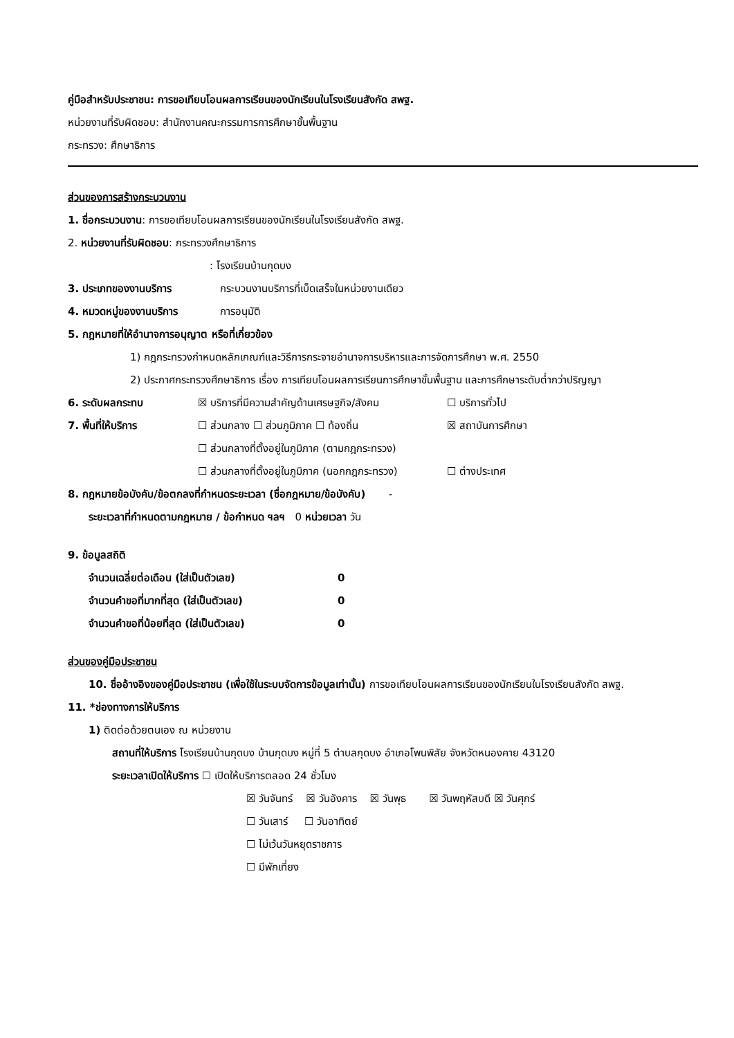คู่มือสำหรับประชาชน: การขอเทียบโอนผลการเรียนของนักเรียนในโรงเรียนสังกัด สพฐ.
หน่วยงานที่รับผิดชอบ: สำนักงานคณะกรรมการการศึกษาขั้นพื้นฐาน
กระทรวง: ศึกษาธิการ
ส่วนของการสร้างกระบวนงาน
1. ชื่อกระบวนงาน: การขอเทียบโอนผลการเรียนของนักเรียนในโรงเรียนสังกัด สพฐ.
2. หน่วยงานที่รับผิดชอบ: กระทรวงศึกษาธิการ
: โรงเรียนบ้านกุดบง
3. ประเภทของงานบริการ กระบวนงานบริการที่เบ็ดเสร็จในหน่วยงานเดียว
4. หมวดหมู่ของงานบริการ การอนุมัติ
5. กฎหมายที่ให้อำนาจการอนุญาต หรือที่เกี่ยวข้อง
1) กฎกระทรวงกำหนดหลักเกณฑ์และวิธีการกระจายอำนาจการบริหารและการจัดการศึกษา พ.ศ. 2550
2) ประกาศกระทรวงศึกษาธิการ เรื่อง การเทียบโอนผลการเรียนการศึกษาขั้นพื้นฐาน และการศึกษาระดับต่ำกว่าปริญญา
6. ระดับผลกระทบ ☒ บริการที่มีความสำคัญด้านเศรษฐกิจ/สังคม ☐ บริการทั่วไป
7. พื้นที่ให้บริการ ☐ ส่วนกลาง ☐ ส่วนภูมิภาค ☐ ท้องถิ่น ☒ สถาบันการศึกษา
☐ ส่วนกลางที่ตั้งอยู่ในภูมิภาค (ตามกฎกระทรวง)
☐ ส่วนกลางที่ตั้งอยู่ในภูมิภาค (นอกกฎกระทรวง) ☐ ต่างประเทศ
8. กฎหมายข้อบังคับ/ข้อตกลงที่กำหนดระยะเวลา (ชื่อกฎหมาย/ข้อบังคับ) -
ระยะเวลาที่กำหนดตามกฎหมาย / ข้อกำหนด ฯลฯ 0 หน่วยเวลา วัน
9. ข้อมูลสถิติ
จำนวนเฉลี่ยต่อเดือน (ใส่เป็นตัวเลข) 0
จำนวนคำขอที่มากที่สุด (ใส่เป็นตัวเลข) 0
จำนวนคำขอที่น้อยที่สุด (ใส่เป็นตัวเลข) 0
ส่วนของคู่มือประชาชน
10. ชื่ออ้างอิงของคู่มือประชาชน (เพื่อใช้ในระบบจัดการข้อมูลเท่านั้น) การขอเทียบโอนผลการเรียนของนักเรียนในโรงเรียนสังกัด สพฐ.
11. *ช่องทางการให้บริการ
1) ติดต่อด้วยตนเอง ณ หน่วยงาน
สถานที่ให้บริการ โรงเรียนบ้านกุดบง บ้านกุดบง หมู่ที่ 5 ตำบลกุดบง อำเภอโพนพิสัย จังหวัดหนองคาย 43120
ระยะเวลาเปิดให้บริการ ☐ เปิดให้บริการตลอด 24 ชั่วโมง
☒ วันจันทร์ ☒ วันอังคาร ☒ วันพุธ ☒ วันพฤหัสบดี ☒ วันศุกร์
☐ วันเสาร์ ☐ วันอาทิตย์
☐ ไม่เว้นวันหยุดราชการ
☐ มีพักเที่ยง